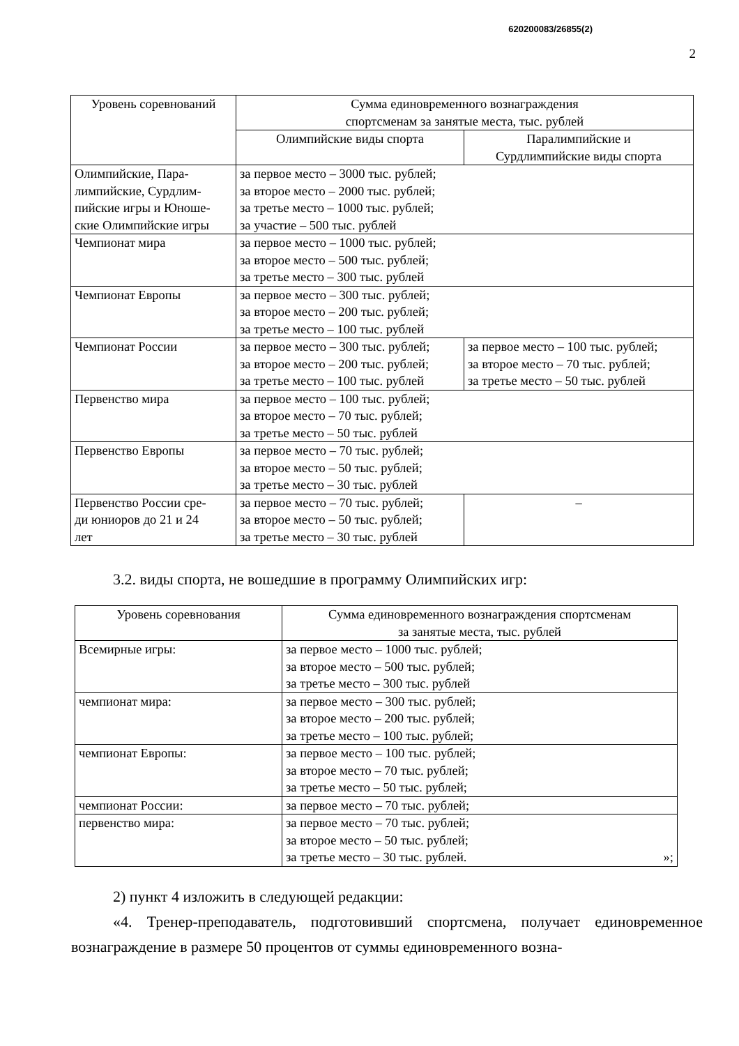620200083/26855(2)
2
| Уровень соревнований | Сумма единовременного вознаграждения спортсменам за занятые места, тыс. рублей | |
| --- | --- | --- |
| | Олимпийские виды спорта | Паралимпийские и Сурдлимпийские виды спорта |
| Олимпийские, Пара- лимпийские, Сурдлим- пийские игры и Юноше- ские Олимпийские игры | за первое место – 3000 тыс. рублей; за второе место – 2000 тыс. рублей; за третье место – 1000 тыс. рублей; за участие – 500 тыс. рублей | |
| Чемпионат мира | за первое место – 1000 тыс. рублей; за второе место – 500 тыс. рублей; за третье место – 300 тыс. рублей | |
| Чемпионат Европы | за первое место – 300 тыс. рублей; за второе место – 200 тыс. рублей; за третье место – 100 тыс. рублей | |
| Чемпионат России | за первое место – 300 тыс. рублей; за второе место – 200 тыс. рублей; за третье место – 100 тыс. рублей | за первое место – 100 тыс. рублей; за второе место – 70 тыс. рублей; за третье место – 50 тыс. рублей |
| Первенство мира | за первое место – 100 тыс. рублей; за второе место – 70 тыс. рублей; за третье место – 50 тыс. рублей | |
| Первенство Европы | за первое место – 70 тыс. рублей; за второе место – 50 тыс. рублей; за третье место – 30 тыс. рублей | |
| Первенство России сре- ди юниоров до 21 и 24 лет | за первое место – 70 тыс. рублей; за второе место – 50 тыс. рублей; за третье место – 30 тыс. рублей | – |
3.2. виды спорта, не вошедшие в программу Олимпийских игр:
| Уровень соревнования | Сумма единовременного вознаграждения спортсменам за занятые места, тыс. рублей |
| --- | --- |
| Всемирные игры: | за первое место – 1000 тыс. рублей; за второе место – 500 тыс. рублей; за третье место – 300 тыс. рублей |
| чемпионат мира: | за первое место – 300 тыс. рублей; за второе место – 200 тыс. рублей; за третье место – 100 тыс. рублей; |
| чемпионат Европы: | за первое место – 100 тыс. рублей; за второе место – 70 тыс. рублей; за третье место – 50 тыс. рублей; |
| чемпионат России: | за первое место – 70 тыс. рублей; |
| первенство мира: | за первое место – 70 тыс. рублей; за второе место – 50 тыс. рублей; за третье место – 30 тыс. рублей. »; |
2) пункт 4 изложить в следующей редакции:
«4. Тренер-преподаватель, подготовивший спортсмена, получает единовременное вознаграждение в размере 50 процентов от суммы единовременного возна-